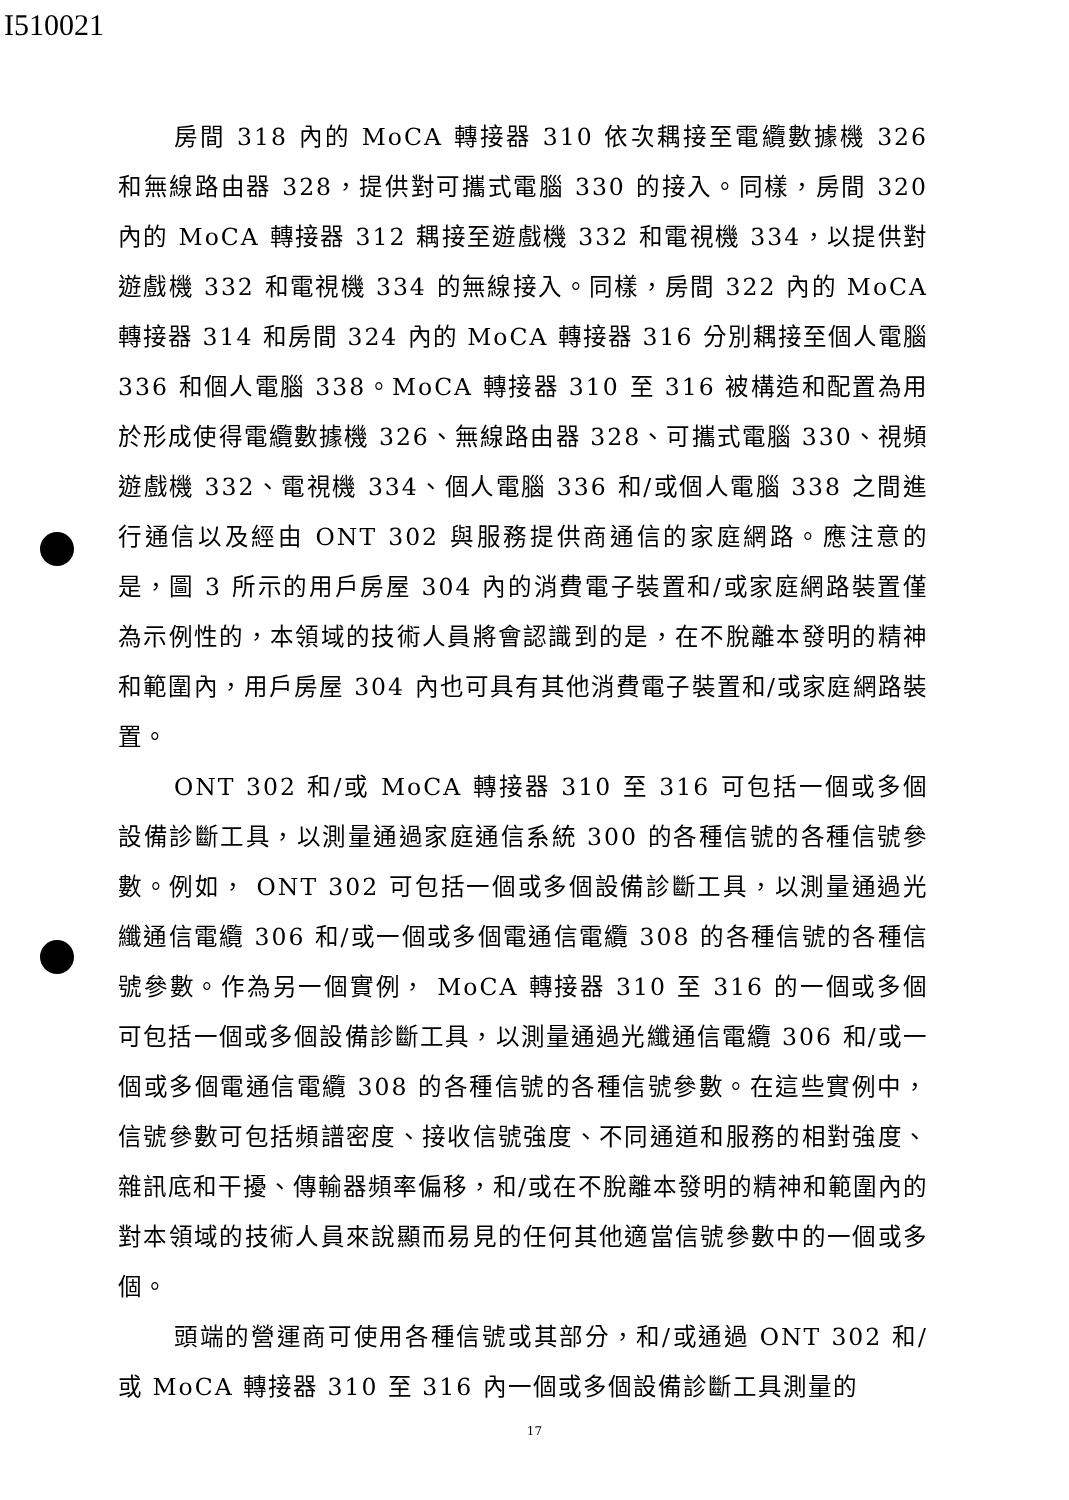I510021
房間 318 內的 MoCA 轉接器 310 依次耦接至電纜數據機 326 和無線路由器 328，提供對可攜式電腦 330 的接入。同樣，房間 320 內的 MoCA 轉接器 312 耦接至遊戲機 332 和電視機 334，以提供對遊戲機 332 和電視機 334 的無線接入。同樣，房間 322 內的 MoCA 轉接器 314 和房間 324 內的 MoCA 轉接器 316 分別耦接至個人電腦 336 和個人電腦 338。MoCA 轉接器 310 至 316 被構造和配置為用於形成使得電纜數據機 326、無線路由器 328、可攜式電腦 330、視頻遊戲機 332、電視機 334、個人電腦 336 和/或個人電腦 338 之間進行通信以及經由 ONT 302 與服務提供商通信的家庭網路。應注意的是，圖 3 所示的用戶房屋 304 內的消費電子裝置和/或家庭網路裝置僅為示例性的，本領域的技術人員將會認識到的是，在不脫離本發明的精神和範圍內，用戶房屋 304 內也可具有其他消費電子裝置和/或家庭網路裝置。
ONT 302 和/或 MoCA 轉接器 310 至 316 可包括一個或多個設備診斷工具，以測量通過家庭通信系統 300 的各種信號的各種信號參數。例如， ONT 302 可包括一個或多個設備診斷工具，以測量通過光纖通信電纜 306 和/或一個或多個電通信電纜 308 的各種信號的各種信號參數。作為另一個實例， MoCA 轉接器 310 至 316 的一個或多個可包括一個或多個設備診斷工具，以測量通過光纖通信電纜 306 和/或一個或多個電通信電纜 308 的各種信號的各種信號參數。在這些實例中，信號參數可包括頻譜密度、接收信號強度、不同通道和服務的相對強度、雜訊底和干擾、傳輸器頻率偏移，和/或在不脫離本發明的精神和範圍內的對本領域的技術人員來說顯而易見的任何其他適當信號參數中的一個或多個。
頭端的營運商可使用各種信號或其部分，和/或通過 ONT 302 和/或 MoCA 轉接器 310 至 316 內一個或多個設備診斷工具測量的
17